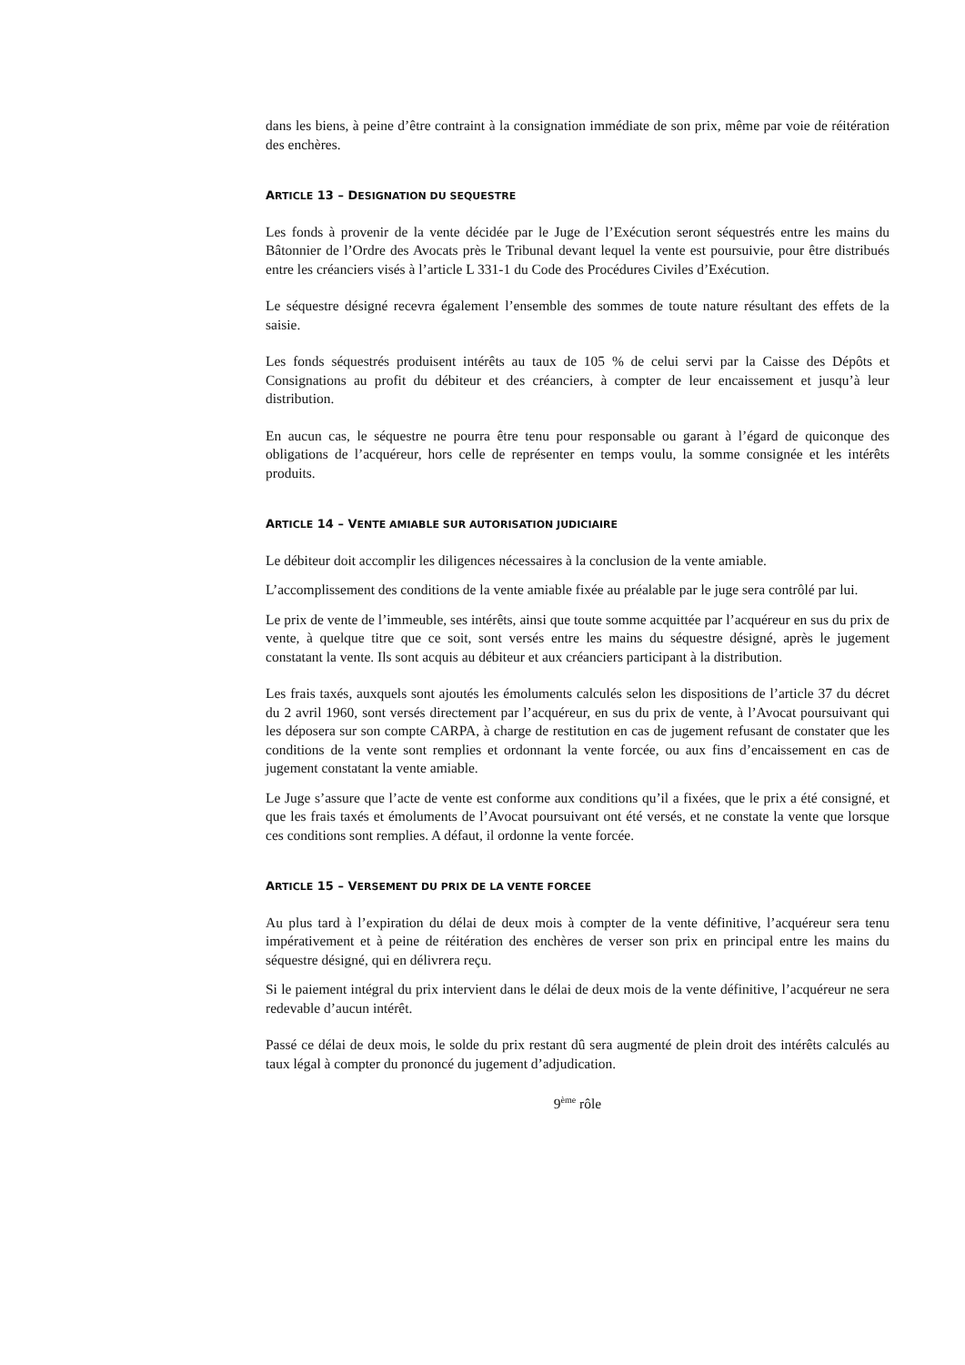dans les biens, à peine d’être contraint à la consignation immédiate de son prix, même par voie de réitération des enchères.
ARTICLE 13 – DESIGNATION DU SEQUESTRE
Les fonds à provenir de la vente décidée par le Juge de l’Exécution seront séquestrés entre les mains du Bâtonnier de l’Ordre des Avocats près le Tribunal devant lequel la vente est poursuivie, pour être distribués entre les créanciers visés à l’article L 331-1 du Code des Procédures Civiles d’Exécution.
Le séquestre désigné recevra également l’ensemble des sommes de toute nature résultant des effets de la saisie.
Les fonds séquestrés produisent intérêts au taux de 105 % de celui servi par la Caisse des Dépôts et Consignations au profit du débiteur et des créanciers, à compter de leur encaissement et jusqu’à leur distribution.
En aucun cas, le séquestre ne pourra être tenu pour responsable ou garant à l’égard de quiconque des obligations de l’acquéreur, hors celle de représenter en temps voulu, la somme consignée et les intérêts produits.
ARTICLE 14 – VENTE AMIABLE SUR AUTORISATION JUDICIAIRE
Le débiteur doit accomplir les diligences nécessaires à la conclusion de la vente amiable.
L’accomplissement des conditions de la vente amiable fixée au préalable par le juge sera contrôlé par lui.
Le prix de vente de l’immeuble, ses intérêts, ainsi que toute somme acquittée par l’acquéreur en sus du prix de vente, à quelque titre que ce soit, sont versés entre les mains du séquestre désigné, après le jugement constatant la vente. Ils sont acquis au débiteur et aux créanciers participant à la distribution.
Les frais taxés, auxquels sont ajoutés les émoluments calculés selon les dispositions de l’article 37 du décret du 2 avril 1960, sont versés directement par l’acquéreur, en sus du prix de vente, à l’Avocat poursuivant qui les déposera sur son compte CARPA, à charge de restitution en cas de jugement refusant de constater que les conditions de la vente sont remplies et ordonnant la vente forcée, ou aux fins d’encaissement en cas de jugement constatant la vente amiable.
Le Juge s’assure que l’acte de vente est conforme aux conditions qu’il a fixées, que le prix a été consigné, et que les frais taxés et émoluments de l’Avocat poursuivant ont été versés, et ne constate la vente que lorsque ces conditions sont remplies. A défaut, il ordonne la vente forcée.
ARTICLE 15 – VERSEMENT DU PRIX DE LA VENTE FORCEE
Au plus tard à l’expiration du délai de deux mois à compter de la vente définitive, l’acquéreur sera tenu impérativement et à peine de réitération des enchères de verser son prix en principal entre les mains du séquestre désigné, qui en délivrera reçu.
Si le paiement intégral du prix intervient dans le délai de deux mois de la vente définitive, l’acquéreur ne sera redevable d’aucun intérêt.
Passé ce délai de deux mois, le solde du prix restant dû sera augmenté de plein droit des intérêts calculés au taux légal à compter du prononcé du jugement d’adjudication.
9<sup>ème</sup> rôle